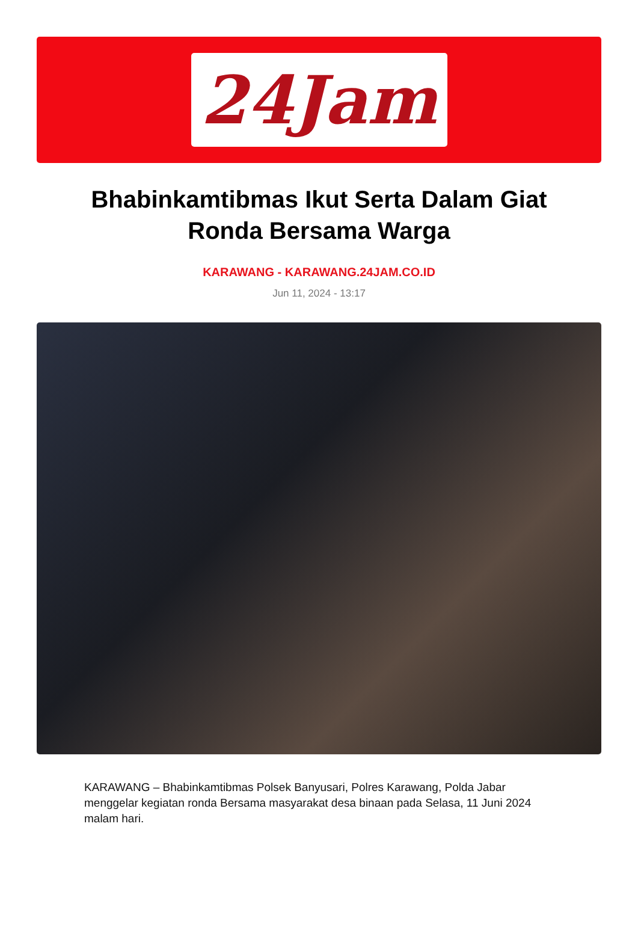24Jam
Bhabinkamtibmas Ikut Serta Dalam Giat Ronda Bersama Warga
KARAWANG - KARAWANG.24JAM.CO.ID
Jun 11, 2024 - 13:17
KARAWANG – Bhabinkamtibmas Polsek Banyusari, Polres Karawang, Polda Jabar menggelar kegiatan ronda Bersama masyarakat desa binaan pada Selasa, 11 Juni 2024 malam hari.